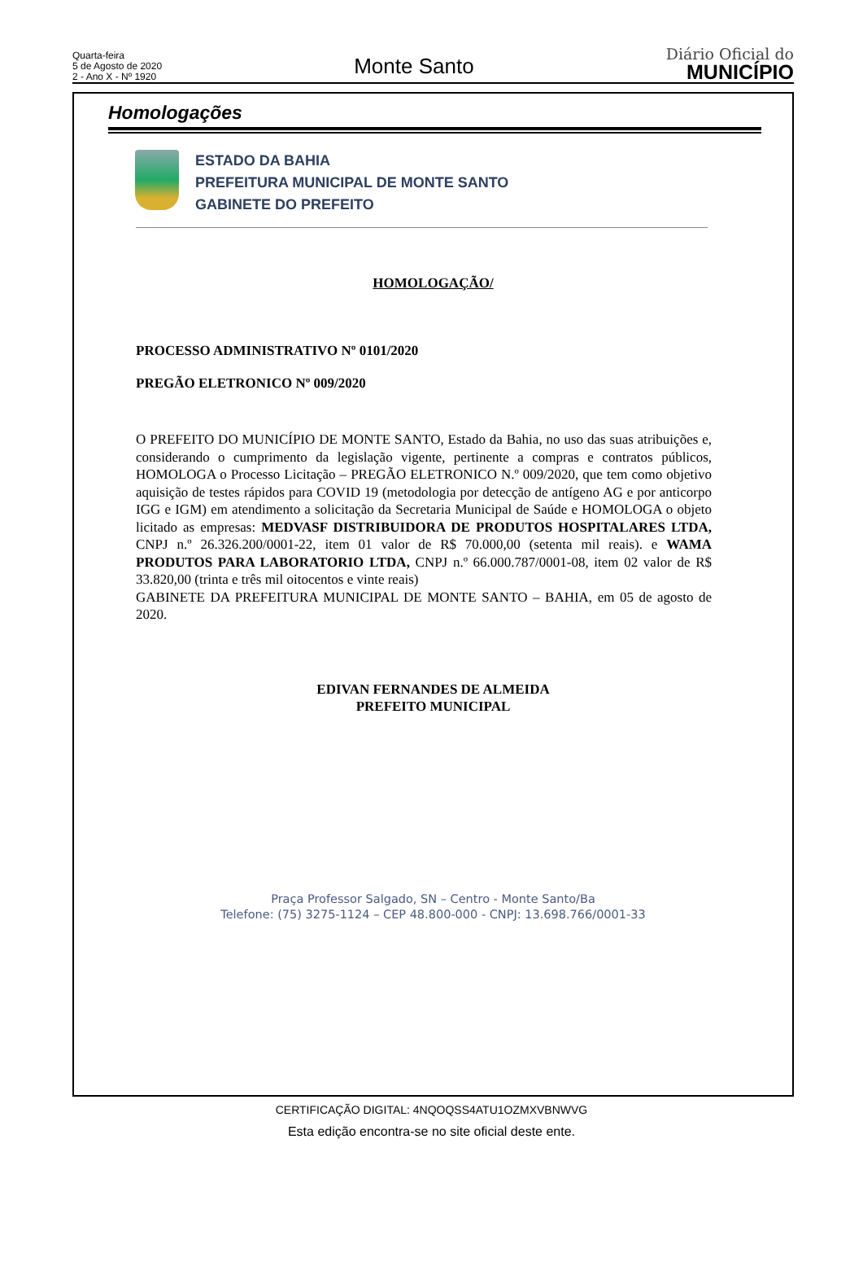Quarta-feira
5 de Agosto de 2020
2 - Ano X - Nº 1920
Monte Santo
Diário Oficial do
MUNICÍPIO
Homologações
ESTADO DA BAHIA
PREFEITURA MUNICIPAL DE MONTE SANTO
GABINETE DO PREFEITO
HOMOLOGAÇÃO/
PROCESSO ADMINISTRATIVO Nº 0101/2020
PREGÃO ELETRONICO Nº 009/2020
O PREFEITO DO MUNICÍPIO DE MONTE SANTO, Estado da Bahia, no uso das suas atribuições e, considerando o cumprimento da legislação vigente, pertinente a compras e contratos públicos, HOMOLOGA o Processo Licitação – PREGÃO ELETRONICO N.º 009/2020, que tem como objetivo aquisição de testes rápidos para COVID 19 (metodologia por detecção de antígeno AG e por anticorpo IGG e IGM) em atendimento a solicitação da Secretaria Municipal de Saúde e HOMOLOGA o objeto licitado as empresas: MEDVASF DISTRIBUIDORA DE PRODUTOS HOSPITALARES LTDA, CNPJ n.º 26.326.200/0001-22, item 01 valor de R$ 70.000,00 (setenta mil reais). e WAMA PRODUTOS PARA LABORATORIO LTDA, CNPJ n.º 66.000.787/0001-08, item 02 valor de R$ 33.820,00 (trinta e três mil oitocentos e vinte reais)
GABINETE DA PREFEITURA MUNICIPAL DE MONTE SANTO – BAHIA, em 05 de agosto de 2020.
EDIVAN FERNANDES DE ALMEIDA
PREFEITO MUNICIPAL
Praça Professor Salgado, SN – Centro - Monte Santo/Ba
Telefone: (75) 3275-1124 – CEP 48.800-000 - CNPJ: 13.698.766/0001-33
CERTIFICAÇÃO DIGITAL: 4NQOQSS4ATU1OZMXVBNWVG
Esta edição encontra-se no site oficial deste ente.